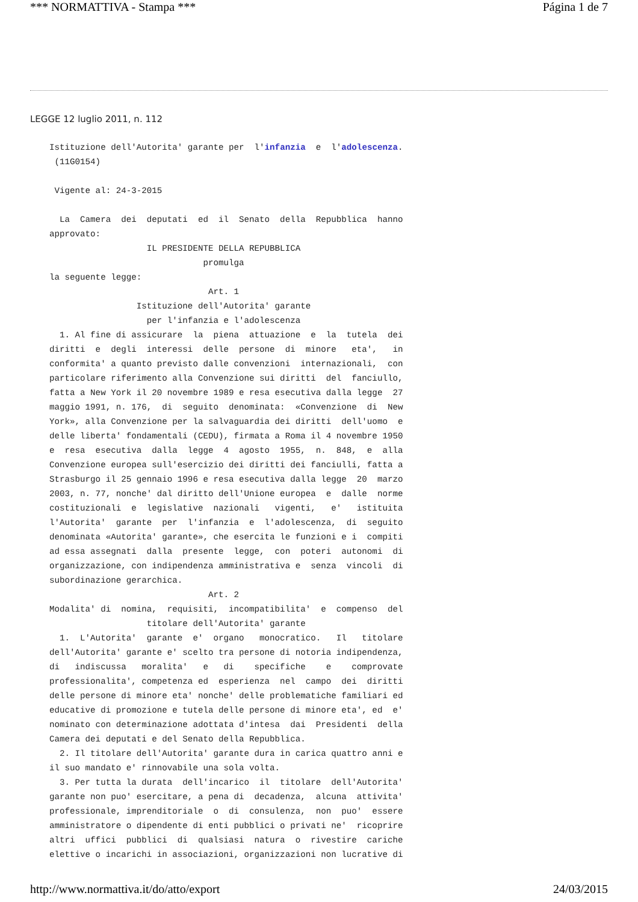*** NORMATTIVA - Stampa *** Página 1 de 7
LEGGE 12 luglio 2011, n. 112
Istituzione dell'Autorita' garante per  l'infanzia  e  l'adolescenza.
 (11G0154) 

 Vigente al: 24-3-2015  

  La  Camera  dei  deputati  ed  il  Senato  della  Repubblica  hanno
approvato: 
                   IL PRESIDENTE DELLA REPUBBLICA 
                              promulga 
la seguente legge: 
                               Art. 1 
                 Istituzione dell'Autorita' garante 
                   per l'infanzia e l'adolescenza 
  1. Al fine di assicurare  la  piena  attuazione  e  la  tutela  dei
diritti  e  degli  interessi  delle  persone  di  minore   eta',   in
conformita' a quanto previsto dalle convenzioni  internazionali,  con
particolare riferimento alla Convenzione sui diritti  del  fanciullo,
fatta a New York il 20 novembre 1989 e resa esecutiva dalla legge  27
maggio 1991, n. 176,  di  seguito  denominata:  «Convenzione  di  New
York», alla Convenzione per la salvaguardia dei diritti  dell'uomo  e
delle liberta' fondamentali (CEDU), firmata a Roma il 4 novembre 1950
e  resa  esecutiva  dalla  legge  4  agosto  1955,  n.  848,  e  alla
Convenzione europea sull'esercizio dei diritti dei fanciulli, fatta a
Strasburgo il 25 gennaio 1996 e resa esecutiva dalla legge  20  marzo
2003, n. 77, nonche' dal diritto dell'Unione europea  e  dalle  norme
costituzionali  e  legislative  nazionali   vigenti,   e'   istituita
l'Autorita'  garante  per  l'infanzia  e  l'adolescenza,  di  seguito
denominata «Autorita' garante», che esercita le funzioni e i  compiti
ad essa assegnati  dalla  presente  legge,  con  poteri  autonomi  di
organizzazione, con indipendenza amministrativa e  senza  vincoli  di
subordinazione gerarchica. 
                               Art. 2 
Modalita' di  nomina,  requisiti,  incompatibilita'  e  compenso  del
                   titolare dell'Autorita' garante 
  1.  L'Autorita'  garante  e'  organo   monocratico.   Il   titolare
dell'Autorita' garante e' scelto tra persone di notoria indipendenza,
di   indiscussa   moralita'   e   di    specifiche    e    comprovate
professionalita', competenza ed  esperienza  nel  campo  dei  diritti
delle persone di minore eta' nonche' delle problematiche familiari ed
educative di promozione e tutela delle persone di minore eta', ed  e'
nominato con determinazione adottata d'intesa  dai  Presidenti  della
Camera dei deputati e del Senato della Repubblica. 
  2. Il titolare dell'Autorita' garante dura in carica quattro anni e
il suo mandato e' rinnovabile una sola volta. 
  3. Per tutta la durata  dell'incarico  il  titolare  dell'Autorita'
garante non puo' esercitare, a pena di  decadenza,  alcuna  attivita'
professionale, imprenditoriale  o  di  consulenza,  non  puo'  essere
amministratore o dipendente di enti pubblici o privati ne'  ricoprire
altri  uffici  pubblici  di  qualsiasi  natura  o  rivestire  cariche
elettive o incarichi in associazioni, organizzazioni non lucrative di
http://www.normattiva.it/do/atto/export 24/03/2015